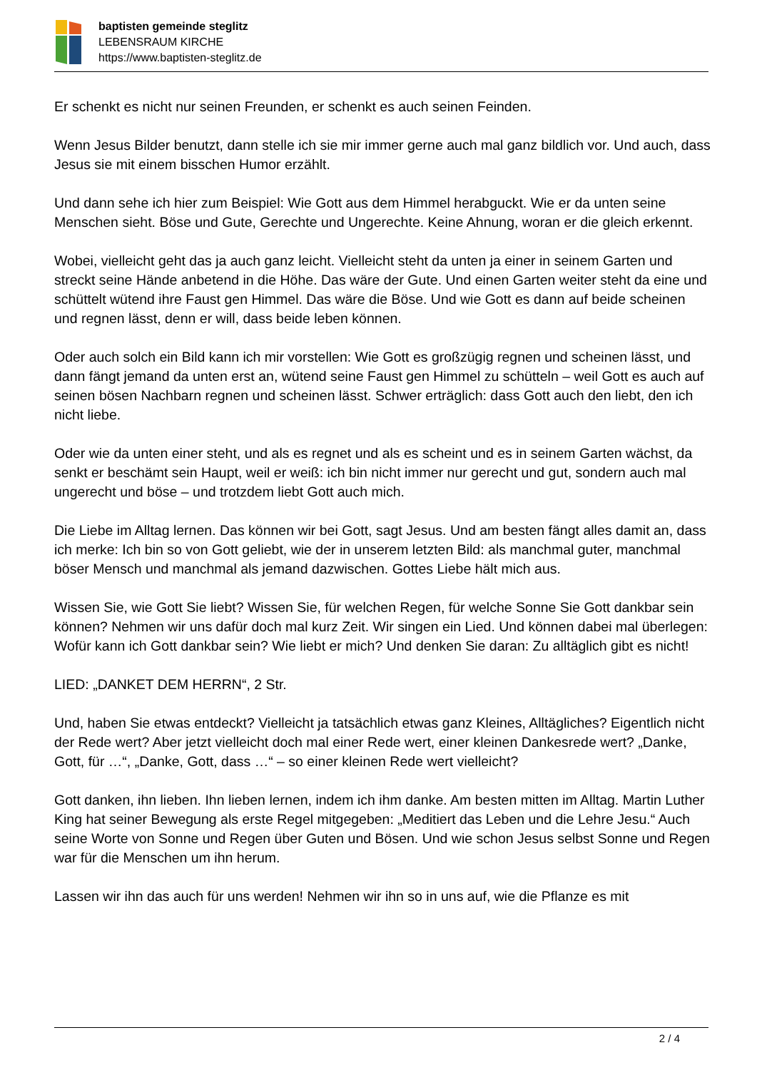baptisten gemeinde steglitz
LEBENSRAUM KIRCHE
https://www.baptisten-steglitz.de
Er schenkt es nicht nur seinen Freunden, er schenkt es auch seinen Feinden.
Wenn Jesus Bilder benutzt, dann stelle ich sie mir immer gerne auch mal ganz bildlich vor. Und auch, dass Jesus sie mit einem bisschen Humor erzählt.
Und dann sehe ich hier zum Beispiel: Wie Gott aus dem Himmel herabguckt. Wie er da unten seine Menschen sieht. Böse und Gute, Gerechte und Ungerechte. Keine Ahnung, woran er die gleich erkennt.
Wobei, vielleicht geht das ja auch ganz leicht. Vielleicht steht da unten ja einer in seinem Garten und streckt seine Hände anbetend in die Höhe. Das wäre der Gute. Und einen Garten weiter steht da eine und schüttelt wütend ihre Faust gen Himmel. Das wäre die Böse. Und wie Gott es dann auf beide scheinen und regnen lässt, denn er will, dass beide leben können.
Oder auch solch ein Bild kann ich mir vorstellen: Wie Gott es großzügig regnen und scheinen lässt, und dann fängt jemand da unten erst an, wütend seine Faust gen Himmel zu schütteln – weil Gott es auch auf seinen bösen Nachbarn regnen und scheinen lässt. Schwer erträglich: dass Gott auch den liebt, den ich nicht liebe.
Oder wie da unten einer steht, und als es regnet und als es scheint und es in seinem Garten wächst, da senkt er beschämt sein Haupt, weil er weiß: ich bin nicht immer nur gerecht und gut, sondern auch mal ungerecht und böse – und trotzdem liebt Gott auch mich.
Die Liebe im Alltag lernen. Das können wir bei Gott, sagt Jesus. Und am besten fängt alles damit an, dass ich merke: Ich bin so von Gott geliebt, wie der in unserem letzten Bild: als manchmal guter, manchmal böser Mensch und manchmal als jemand dazwischen. Gottes Liebe hält mich aus.
Wissen Sie, wie Gott Sie liebt? Wissen Sie, für welchen Regen, für welche Sonne Sie Gott dankbar sein können? Nehmen wir uns dafür doch mal kurz Zeit. Wir singen ein Lied. Und können dabei mal überlegen: Wofür kann ich Gott dankbar sein? Wie liebt er mich? Und denken Sie daran: Zu alltäglich gibt es nicht!
LIED: „DANKET DEM HERRN“, 2 Str.
Und, haben Sie etwas entdeckt? Vielleicht ja tatsächlich etwas ganz Kleines, Alltägliches? Eigentlich nicht der Rede wert? Aber jetzt vielleicht doch mal einer Rede wert, einer kleinen Dankesrede wert? „Danke, Gott, für …“, „Danke, Gott, dass …“ – so einer kleinen Rede wert vielleicht?
Gott danken, ihn lieben. Ihn lieben lernen, indem ich ihm danke. Am besten mitten im Alltag. Martin Luther King hat seiner Bewegung als erste Regel mitgegeben: „Meditiert das Leben und die Lehre Jesu.“ Auch seine Worte von Sonne und Regen über Guten und Bösen. Und wie schon Jesus selbst Sonne und Regen war für die Menschen um ihn herum.
Lassen wir ihn das auch für uns werden! Nehmen wir ihn so in uns auf, wie die Pflanze es mit
2 / 4